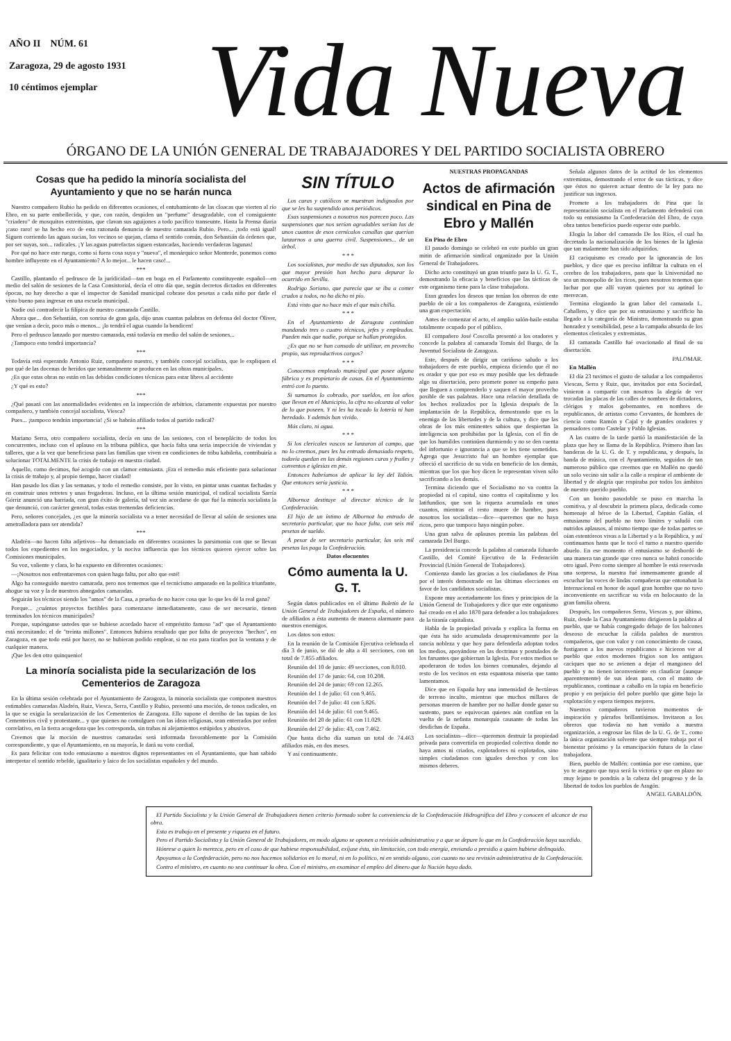AÑO II NÚM. 61
Zaragoza, 29 de agosto 1931
10 céntimos ejemplar
Vida Nueva
ÓRGANO DE LA UNIÓN GENERAL DE TRABAJADORES Y DEL PARTIDO SOCIALISTA OBRERO
Cosas que ha pedido la minoría socialista del Ayuntamiento y que no se harán nunca
Nuestro compañero Rubio ha pedido en diferentes ocasiones, el entubamiento de las cloacas que vierten al río Ebro, en su parte embellecida, y que, con razón, despiden un "perfume" desagradable, con el consiguiente "criadero" de mosquitos extremistas, que clavan sus aguijones a todo pacífico transeunte. Hasta la Prensa diaria ¡caso raro! se ha hecho eco de esta razonada denuncia de nuestro camarada Rubio. Pero... ¡todo está igual! Siguen corriendo las aguas sucias, los vecinos se quejan, clama el sentido común, don Sebastián da órdenes que, por ser suyas, son... radicales. ¡Y las aguas putrefactas siguen estancadas, haciendo verdaderas lagunas!
Por qué no hace este ruego, como si fuera cosa suya y "nueva", el monárquico señor Monterde, ponemos como hombre influyente en el Ayuntamiento? A lo mejor... le hacen caso!...
***
Castillo, plantando el pedrusco de la juridicidad—tan en boga en el Parlamento constituyente español—en medio del salón de sesiones de la Casa Consistorial, decía el otro día que, según decretos dictados en diferentes épocas, no hay derecho a que el inspector de Sanidad municipal cobrase dos pesetas a cada niño por darle el visto bueno para ingresar en una escuela municipal.
Nadie osó contradecir la filípica de nuestro camarada Castillo.
Ahora que... don Sebastián, con sonrisa de gran gala, dijo unas cuantas palabras en defensa del doctor Oliver, que venían a decir, poco más o menos... ¡lo tendrá el agua cuando la bendicen!
Pero el pedrusco lanzado por nuestro camarada, está todavía en medio del salón de sesiones...
¿Tampoco esto tendrá importancia?
***
Todavía está esperando Antonio Ruiz, compañero nuestro, y también concejal socialista, que le expliquen el por qué de las docenas de heridos que semanalmente se producen en las obras municipales.
¿Es que estas obras no están en las debidas condiciones técnicas para estar libres al accidente
¿Y qué es esto?
***
¿Qué pasará con las anormalidades evidentes en la inspección de arbitrios, claramente expuestas por nuestro compañero, y también concejal socialista, Viesca?
Pues... ¡tampoco tendrán importancia! ¿Si se habrán afiliado todos al partido radical?
***
Mariano Serra, otro compañero socialista, decía en una de las sesiones, con el beneplácito de todos los concurrentes, incluso con el aplauso en la tribuna pública, que hacía falta una seria inspección de viviendas y talleres, que a la vez que beneficiosa para las familias que viven en condiciones de tribu kabileña, contribuiría a solucionar TOTALMENTE la crisis de trabajo en nuestra ciudad.
Aquello, como decimos, fué acogido con un clamor entusiasta. ¡Era el remedio más eficiente para solucionar la crisis de trabajo y, al propio tiempo, hacer ciudad!
Han pasado los días y las semanas, y todo el remedio consiste, por lo visto, en pintar unas cuantas fachadas y en construir unos retretes y unas fregaderas. Incluso, en la última sesión municipal, el radical socialista Sarría Górriz anunció una barriada, con gran éxito de galería, tal vez sin acordarse de que fué la minoría socialista la que denunció, con carácter general, todas estas tremendas deficiencias.
Pero, señores concejales, ¿es que la minoría socialista va a tener necesidad de llevar al salón de sesiones una ametralladora para ser atendida?
***
Aladrén—no hacen falta adjetivos—ha denunciado en diferentes ocasiones la parsimonia con que se llevan todos los expedientes en los negociados, y la nociva influencia que los técnicos quieren ejercer sobre las Comisiones municipales.
Su voz, valiente y clara, lo ha expuesto en diferentes ocasiones:
—¡Nosotros nos enfrentaremos con quien haga falta, por alto que esté!
Algo ha conseguido nuestro camarada, pero nos tememos que el tecnicismo amparado en la política triunfante, ahogue su voz y la de nuestros abnegados camaradas.
Seguirán los técnicos siendo los "amos" de la Casa, a prueba de no hacer cosa que lo que les dé la real gana?
Porque... ¿cuántos proyectos factibles para comenzarse inmediatamente, caso de ser necesario, tienen terminados los técnicos municipales?
Porque, supónganse ustedes que se hubiese acordado hacer el empréstito famoso "ad" que el Ayuntamiento está necesitando: el de "treinta millones". Entonces hubiera resultado que por falta de proyectos "hechos", en Zaragoza, en que todo está por hacer, no se hubieran podido emplear, si no era para tirarlos por la ventana y de cualquier manera.
¡Que les den otro quinquenio!
La minoría socialista pide la secularización de los Cementerios de Zaragoza
En la última sesión celebrada por el Ayuntamiento de Zaragoza, la minoría socialista que componen nuestros estimables camaradas Aladrén, Ruiz, Viesca, Serra, Castillo y Rubio, presentó una moción, de tonos radicales, en la que se exigía la secularización de los Cementerios de Zaragoza. Ello supone el derribo de las tapias de los Cementerios civil y protestante... y que quienes no comulguen con las ideas religiosas, sean enterrados por orden correlativo, en la tierra acogedora que les corresponda, sin trabas ni alejamientos estúpidos y abusivos.
Creemos que la moción de nuestros camaradas será informada favorablemente por la Comisión correspondiente, y que el Ayuntamiento, en su mayoría, le dará su voto cordial.
Es para felicitar con todo entusiasmo a nuestros dignos representantes en el Ayuntamiento, que han sabido interpretar el sentido rebelde, igualitario y laico de los socialistas españoles y del mundo.
SIN TÍTULO
Los curas y católicos se muestran indignados por que se les ha suspendido unos periódicos.
Esas suspensiones a nosotros nos parecen poco. Las suspensiones que nos serían agradables serían las de unos cuantos de esos cernícalos canallas que querían lanzarnos a una guerra civil. Suspensiones... de un árbol.
* * *
Los socialistas, por medio de sus diputados, son los que mayor presión han hecho para depurar lo ocurrido en Sevilla.
Rodrigo Soriano, que parecía que se iba a comer crudos a todos, no ha dicho ni pío.
Está visto que no hace más el que más chilla.
* * *
En el Ayuntamiento de Zaragoza continúan mandando tres o cuatro técnicos, jefes y empleados. Pueden más que nadie, porque se hallan protegidos.
¿Es que no se han cansado de utilizar, en provecho propio, sus reproductivos cargos?
* * *
Conocemos empleado municipal que posee alguna fábrica y es propietario de casas. En el Ayuntamiento entró con lo puesto.
Si sumamos lo cobrado, por sueldos, en los años que llevan en el Municipio, la cifra no alcanza al valor de lo que poseen. Y ni les ha tocado la lotería ni han heredado. Y además han vivido.
Más claro, ni agua.
* * *
Si los clericales vascos se lanzaran al campo, que no lo creemos, pues les ha entrado demasiado respeto, todavía quedan en las demás regiones curas y frailes y conventos e iglesias en pie.
Entonces habríamos de aplicar la ley del Talión. Que entonces sería justicia.
* * *
Albornoz destituye al director técnico de la Confederación.
El hijo de un íntimo de Albornoz ha entrado de secretario particular, que no hace falta, con seis mil pesetas de sueldo.
A pesar de ser secretario particular, las seis mil pesetas las paga la Confederación.
Datos elocuentes
Cómo aumenta la U. G. T.
Según datos publicados en el último Boletín de la Unión General de Trabajadores de España, el número de afiliados a ésta aumenta de manera alarmante para nuestros enemigos.
Los datos son estos:
En la reunión de la Comisión Ejecutiva celebrada el día 3 de junio, se dió de alta a 41 secciones, con un total de 7.855 afiliados.
Reunión del 10 de junio: 49 secciones, con 8.010.
Reunión del 17 de junio: 64, con 10.208.
Reunión del 24 de junio: 69 con 12.265.
Reunión del 1 de julio: 61 con 9.465.
Reunión del 7 de julio: 41 con 5.826.
Reunión del 14 de julio: 61 con 9.465.
Reunión del 20 de julio: 61 con 11.029.
Reunión del 27 de julio: 43, con 7.462.
Que hasta dicho día suman un total de 74.463 afiliados más, en dos meses.
Y así continuamente.
NUESTRAS PROPAGANDAS
Actos de afirmación sindical en Pina de Ebro y Mallén
En Pina de Ebro
El pasado domingo se celebró en este pueblo un gran mitin de afirmación sindical organizado por la Unión General de Trabajadores.
Dicho acto constituyó un gran triunfo para la U. G. T., demostrando la eficacia y beneficios que las tácticas de este organismo tiene para la clase trabajadora.
Eran grandes los deseos que tenían los obreros de este pueblo de oír a los compañeros de Zaragoza, existiendo una gran expectación.
Antes de comenzar el acto, el amplio salón-baile estaba totalmente ocupado por el público.
El compañero José Coscolla presentó a los oradores y concede la palabra al camarada Tomás del Burgo, de la Juventud Socialista de Zaragoza.
Este, después de dirigir un cariñoso saludo a los trabajadores de este pueblo, empieza diciendo que él no es orador y que por eso es muy posible que les defraude algo su disertación, pero promete poner su empeño para que lleguen a comprenderlo y saquen el mayor provecho posible de sus palabras. Hace una relación detallada de los hechos realizados por la Iglesia después de la implantación de la República, demostrando que es la enemiga de las libertades y de la cultura, y dice que las obras de los más eminentes sabios que despiertan la inteligencia son prohibidas por la Iglesia, con el fin de que los humildes continúen durmiendo y no se den cuenta del infortunio e ignorancia a que se les tiene sometidos. Agrega que Jesucristo fué un hombre ejemplar que ofreció el sacrificio de su vida en beneficio de los demás, mientras que los que hoy dicen le representan viven sólo sacrificando a los demás.
Termina diciendo que el Socialismo no va contra la propiedad ni el capital, sino contra el capitalismo y los latifundios, que son la riqueza acumulada en unos cuantos, mientras el resto muere de hambre, pues nosotros los socialistas—dice—queremos que no haya ricos, pero que tampoco haya ningún pobre.
Una gran salva de aplausos premia las palabras del camarada Del Burgo.
La presidencia concede la palabra al camarada Eduardo Castillo, del Comité Ejecutivo de la Federación Provincial (Unión General de Trabajadores).
Comienza dando las gracias a los ciudadanos de Pina por el interés demostrado en las últimas elecciones en favor de los candidatos socialistas.
Expone muy acertadamente los fines y principios de la Unión General de Trabajadores y dice que este organismo fué creado en el año 1870 para defender a los trabajadores de la tiranía capitalista.
Habla de la propiedad privada y explica la forma en que ésta ha sido acumulada desaprensivamente por la rancia nobleza y que hoy para defenderla adoptan todos los medios, apoyándose en las doctrinas y postulados de los farsantes que gobiernan la Iglesia. Por estos medios se apoderaron de todos los bienes comunales, dejando al resto de los vecinos en esta espantosa miseria que tanto lamentamos.
Dice que en España hay una inmensidad de hectáreas de terreno inculto, mientras que muchos millares de personas mueren de hambre por no hallar donde ganar su sustento, pues se equivocan quienes aún confían en la vuelta de la nefasta monarquía causante de todas las desdichas de España.
Los socialistas—dice—queremos destruir la propiedad privada para convertirla en propiedad colectiva donde no haya amos ni criados, explotadores ni explotados, sino simples ciudadanos con iguales derechos y con los mismos deberes.
Señala algunos datos de la actitud de los elementos extremistas, demostrando el error de sus tácticas, y dice que éstos no quieren actuar dentro de la ley para no justificar sus ingresos.
Promete a los trabajadores de Pina que la representación socialista en el Parlamento defenderá con todo su entusiasmo la Confederación del Ebro, de cuya obra tantos beneficios puede esperar este pueblo.
Elogia la labor del camarada De los Ríos, el cual ha decretado la nacionalización de los bienes de la Iglesia que tan malamente han sido adquiridos.
El caciquismo es creado por la ignorancia de los pueblos, y dice que es preciso infiltrar la cultura en el cerebro de los trabajadores, para que la Universidad no sea un monopolio de los ricos, pues nosotros tenemos que luchar por que allí vayan quienes por su aptitud lo merezcan.
Termina elogiando la gran labor del camarada L. Caballero, y dice que por su entusiasmo y sacrificio ha llegado a la categoría de Ministro, demostrando su gran honradez y sensibilidad, pese a la campaña absurda de los elementos clericales y extremistas.
El camarada Castillo fué ovacionado al final de su disertación.
PALOMAR.
En Mallén
El día 23 tuvimos el gusto de saludar a los compañeros Viescas, Serra y Ruiz, que, invitados por esta Sociedad, vinieron a compartir con nosotros la alegría de ver trocadas las placas de las calles de nombres de dictadores, clérigos y malos gobernantes, en nombres de republicanos, de artistas como Cervantes, de hombres de ciencia como Ramón y Cajal y de grandes oradores y pensadores como Castelar y Pablo Iglesias.
A las cuatro de la tarde partió la manifestación de la plaza que hoy se llama de la República. Primero iban las banderas de la U. G. de T. y republicana, y después, la banda de música, con el Ayuntamiento, seguidos de tan numeroso público que creemos que en Mallén no quedó un solo vecino sin salir a la calle a respirar el ambiente de libertad y de alegría que respiraba por todos los ámbitos de nuestro querido pueblo.
Con un bonito pasodoble se puso en marcha la comitiva, y al descubrir la primera placa, dedicada como homenaje al héroe de la Libertad, Capitán Galán, el entusiasmo del pueblo no tuvo límites y saludó con nutridos aplausos, al mismo tiempo que de todas partes se oían estentóreos vivas a la Libertad y a la República, y así continuamos hasta que le tocó el turno a nuestro querido abuelo. En ese momento el entusiasmo se desbordó de una manera tan grande que creo nunca se habrá conocido otro igual. Pero como siempre al hombre le está reservada una sorpresa, la nuestra fué inmensamente grande al escuchar las voces de lindas compañeras que entonaban la Internacional en honor de aquel gran hombre que no tuvo inconveniente en sacrificar su vida en holocausto de la gran familia obrera.
Después, los compañeros Serra, Viescas y, por último, Ruiz, desde la Casa Ayuntamiento dirigieron la palabra al pueblo, que se había congregado debajo de los balcones deseoso de escuchar la cálida palabra de nuestros compañeros, que con valor y con conocimiento de causa, fustigaron a los nuevos republicanos e hicieron ver al pueblo que estos modernos frigios son los antiguos caciques que no se avienen a dejar el mangoneo del pueblo y no tienen inconveniente en claudicar (aunque aparentemente) de sus ideas para, con el manto de republicanos, continuar a caballo en la tapia en beneficio propio y en perjuicio del pobre pueblo que gime bajo la explotación y espera tiempos mejores.
Nuestros compañeros tuvieron momentos de inspiración y párrafos brillantísimos. Invitaron a los obreros que todavía no han venido a nuestra organización, a engrosar las filas de la U. G. de T., como la única organización solvente que siempre trabaja por el bienestar próximo y la emancipación futura de la clase trabajadora.
Bien, pueblo de Mallén: continúa por ese camino, que yo te aseguro que tuya será la victoria y que en plazo no muy lejano te pondrás a la cabeza del progreso y de la libertad de todos los pueblos de Aragón.
ANGEL GABALDÓN.
El Partido Socialista y la Unión General de Trabajadores tienen criterio formado sobre la conveniencia de la Confederación Hidrográfica del Ebro y conocen el alcance de esa obra.
Esta es trabajo en el presente y riqueza en el futuro.
Pero el Partido Socialista y la Unión General de Trabajadores, en modo alguno se oponen a revisión administrativa y a que se depure lo que en la Confederación haya sucedido.
Hónrese a quien lo merezca, pero en el caso de que hubiese responsabilidad, exíjase ésta, sin limitación, con toda energía, enviando a presidio a quien hubiese delinquido.
Apoyamos a la Confederación, pero no nos hacemos solidarios en lo moral, ni en lo político, ni en sentido alguno, con cuanto no sea revisión administrativa de la Confederación.
Contra el ministro, en cuanto no sea continuar la obra. Con el ministro, en examinar el empleo del dinero que la Nación haya dado.